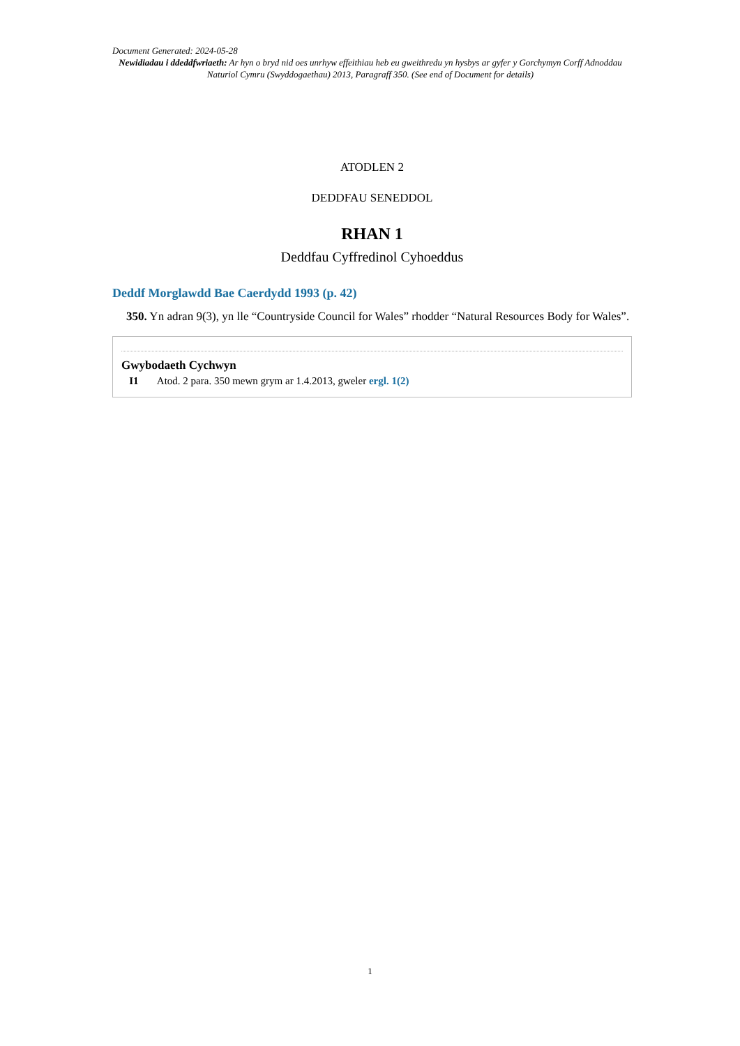Document Generated: 2024-05-28
Newidiadau i ddeddfwriaeth: Ar hyn o bryd nid oes unrhyw effeithiau heb eu gweithredu yn hysbys ar gyfer y Gorchymyn Corff Adnoddau Naturiol Cymru (Swyddogaethau) 2013, Paragraff 350. (See end of Document for details)
ATODLEN 2
DEDDFAU SENEDDOL
RHAN 1
Deddfau Cyffredinol Cyhoeddus
Deddf Morglawdd Bae Caerdydd 1993 (p. 42)
350. Yn adran 9(3), yn lle “Countryside Council for Wales” rhodder “Natural Resources Body for Wales”.
Gwybodaeth Cychwyn
I1 Atod. 2 para. 350 mewn grym ar 1.4.2013, gweler ergl. 1(2)
1